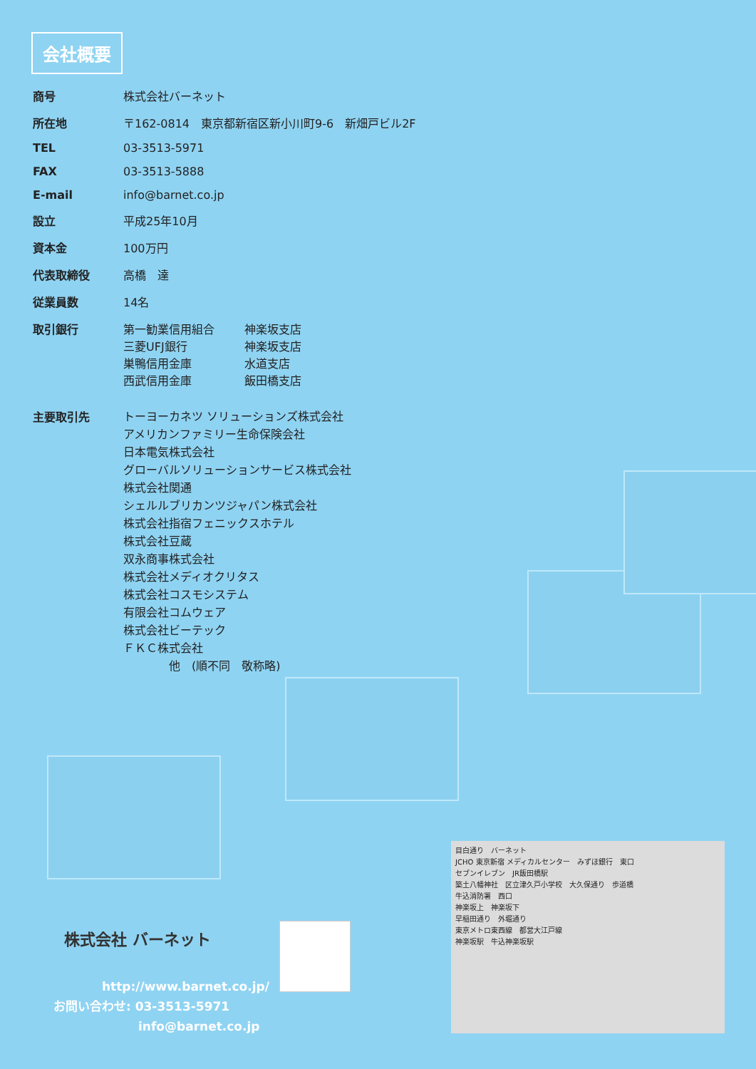会社概要
| 商号 | 株式会社バーネット |
| 所在地 | 〒162-0814 東京都新宿区新小川町9-6 新畑戸ビル2F |
| TEL | 03-3513-5971 |
| FAX | 03-3513-5888 |
| E-mail | info@barnet.co.jp |
| 設立 | 平成25年10月 |
| 資本金 | 100万円 |
| 代表取締役 | 高橋 達 |
| 従業員数 | 14名 |
| 取引銀行 | 第一勧業信用組合 神楽坂支店 三菱UFJ銀行 神楽坂支店 巣鴨信用金庫 水道支店 西武信用金庫 飯田橋支店 |
| 主要取引先 | トーヨーカネツ ソリューションズ株式会社 アメリカンファミリー生命保険会社 日本電気株式会社 グローバルソリューションサービス株式会社 株式会社関通 シェルルブリカンツジャパン株式会社 株式会社指宿フェニックスホテル 株式会社豆蔵 双永商事株式会社 株式会社メディオクリタス 株式会社コスモシステム 有限会社コムウェア 株式会社ビーテック ＦＫＣ株式会社 他 (順不同 敬称略) |
株式会社 バーネット
　　　　http://www.barnet.co.jp/
お問い合わせ: 03-3513-5971
　　　　　　　info@barnet.co.jp
目白通り　バーネット
JCHO 東京新宿 メディカルセンター　みずほ銀行　東口
セブンイレブン　JR飯田橋駅
築土八幡神社　区立津久戸小学校　大久保通り　歩道橋
牛込消防署　西口
神楽坂上　神楽坂下
早稲田通り　外堀通り
東京メトロ東西線　都営大江戸線
神楽坂駅　牛込神楽坂駅